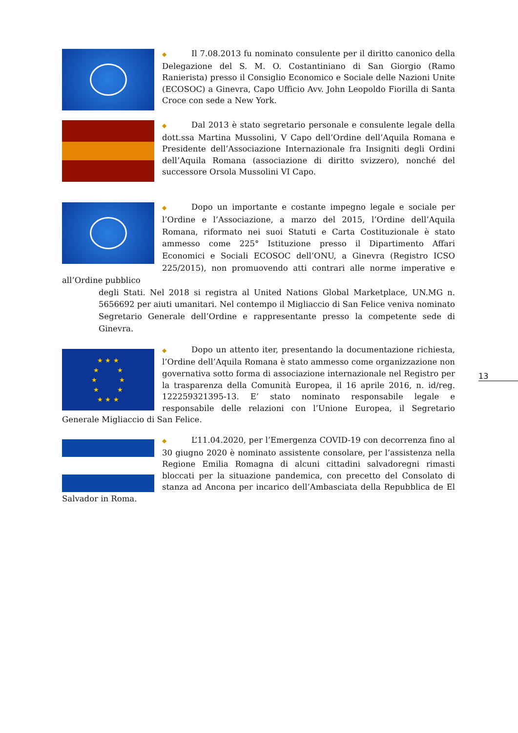◆ Il 7.08.2013 fu nominato consulente per il diritto canonico della Delegazione del S. M. O. Costantiniano di San Giorgio (Ramo Ranierista) presso il Consiglio Economico e Sociale delle Nazioni Unite (ECOSOC) a Ginevra, Capo Ufficio Avv. John Leopoldo Fiorilla di Santa Croce con sede a New York.
◆ Dal 2013 è stato segretario personale e consulente legale della dott.ssa Martina Mussolini, V Capo dell’Ordine dell’Aquila Romana e Presidente dell’Associazione Internazionale fra Insigniti degli Ordini dell’Aquila Romana (associazione di diritto svizzero), nonché del successore Orsola Mussolini VI Capo.
◆ Dopo un importante e costante impegno legale e sociale per l’Ordine e l’Associazione, a marzo del 2015, l’Ordine dell’Aquila Romana, riformato nei suoi Statuti e Carta Costituzionale è stato ammesso come 225° Istituzione presso il Dipartimento Affari Economici e Sociali ECOSOC dell’ONU, a Ginevra (Registro ICSO 225/2015), non promuovendo atti contrari alle norme imperative e all’Ordine pubblico
degli Stati. Nel 2018 si registra al United Nations Global Marketplace, UN.MG n. 5656692 per aiuti umanitari. Nel contempo il Migliaccio di San Felice veniva nominato Segretario Generale dell’Ordine e rappresentante presso la competente sede di Ginevra.
★ ★ ★
★ ★
★ ★
★ ★
★ ★ ★
◆ Dopo un attento iter, presentando la documentazione richiesta, l’Ordine dell’Aquila Romana è stato ammesso come organizzazione non governativa sotto forma di associazione internazionale nel Registro per la trasparenza della Comunità Europea, il 16 aprile 2016, n. id/reg. 122259321395-13. E’ stato nominato responsabile legale e responsabile delle relazioni con l’Unione Europea, il Segretario Generale Migliaccio di San Felice.
◆ L’11.04.2020, per l’Emergenza COVID-19 con decorrenza fino al 30 giugno 2020 è nominato assistente consolare, per l’assistenza nella Regione Emilia Romagna di alcuni cittadini salvadoregni rimasti bloccati per la situazione pandemica, con precetto del Consolato di stanza ad Ancona per incarico dell’Ambasciata della Repubblica de El Salvador in Roma.
13